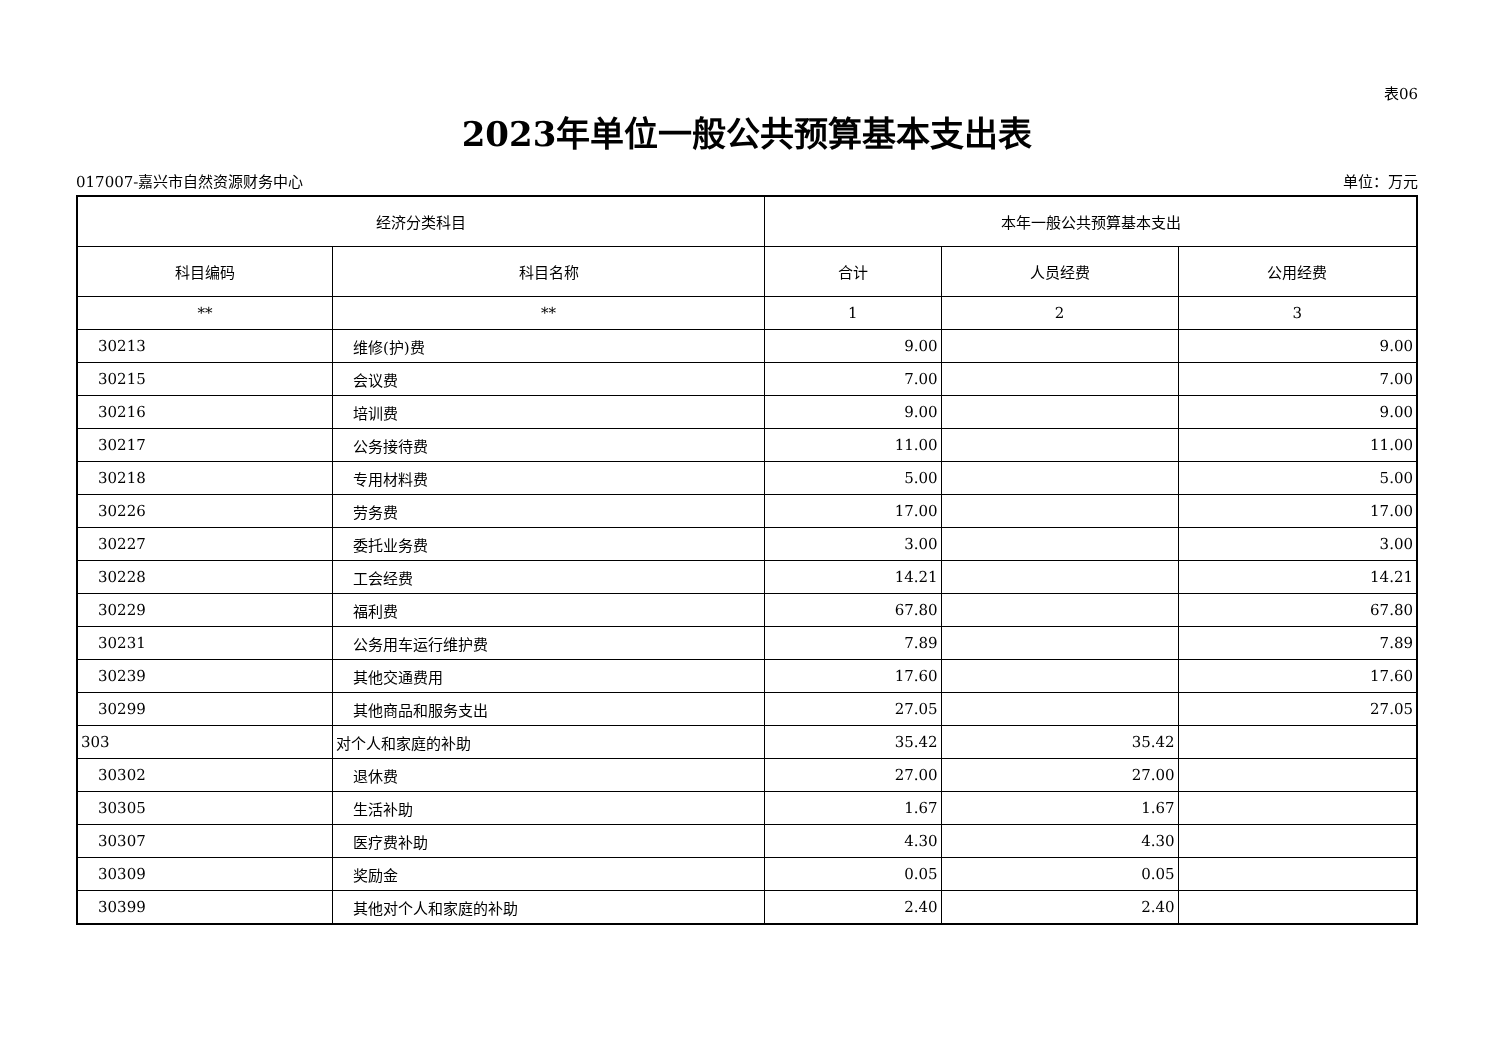表06
2023年单位一般公共预算基本支出表
017007-嘉兴市自然资源财务中心 单位：万元
| 经济分类科目 | | 本年一般公共预算基本支出 | | |
| --- | --- | --- | --- | --- |
| 科目编码 | 科目名称 | 合计 | 人员经费 | 公用经费 |
| ** | ** | 1 | 2 | 3 |
| 30213 | 维修(护)费 | 9.00 | | 9.00 |
| 30215 | 会议费 | 7.00 | | 7.00 |
| 30216 | 培训费 | 9.00 | | 9.00 |
| 30217 | 公务接待费 | 11.00 | | 11.00 |
| 30218 | 专用材料费 | 5.00 | | 5.00 |
| 30226 | 劳务费 | 17.00 | | 17.00 |
| 30227 | 委托业务费 | 3.00 | | 3.00 |
| 30228 | 工会经费 | 14.21 | | 14.21 |
| 30229 | 福利费 | 67.80 | | 67.80 |
| 30231 | 公务用车运行维护费 | 7.89 | | 7.89 |
| 30239 | 其他交通费用 | 17.60 | | 17.60 |
| 30299 | 其他商品和服务支出 | 27.05 | | 27.05 |
| 303 | 对个人和家庭的补助 | 35.42 | 35.42 | |
| 30302 | 退休费 | 27.00 | 27.00 | |
| 30305 | 生活补助 | 1.67 | 1.67 | |
| 30307 | 医疗费补助 | 4.30 | 4.30 | |
| 30309 | 奖励金 | 0.05 | 0.05 | |
| 30399 | 其他对个人和家庭的补助 | 2.40 | 2.40 | |